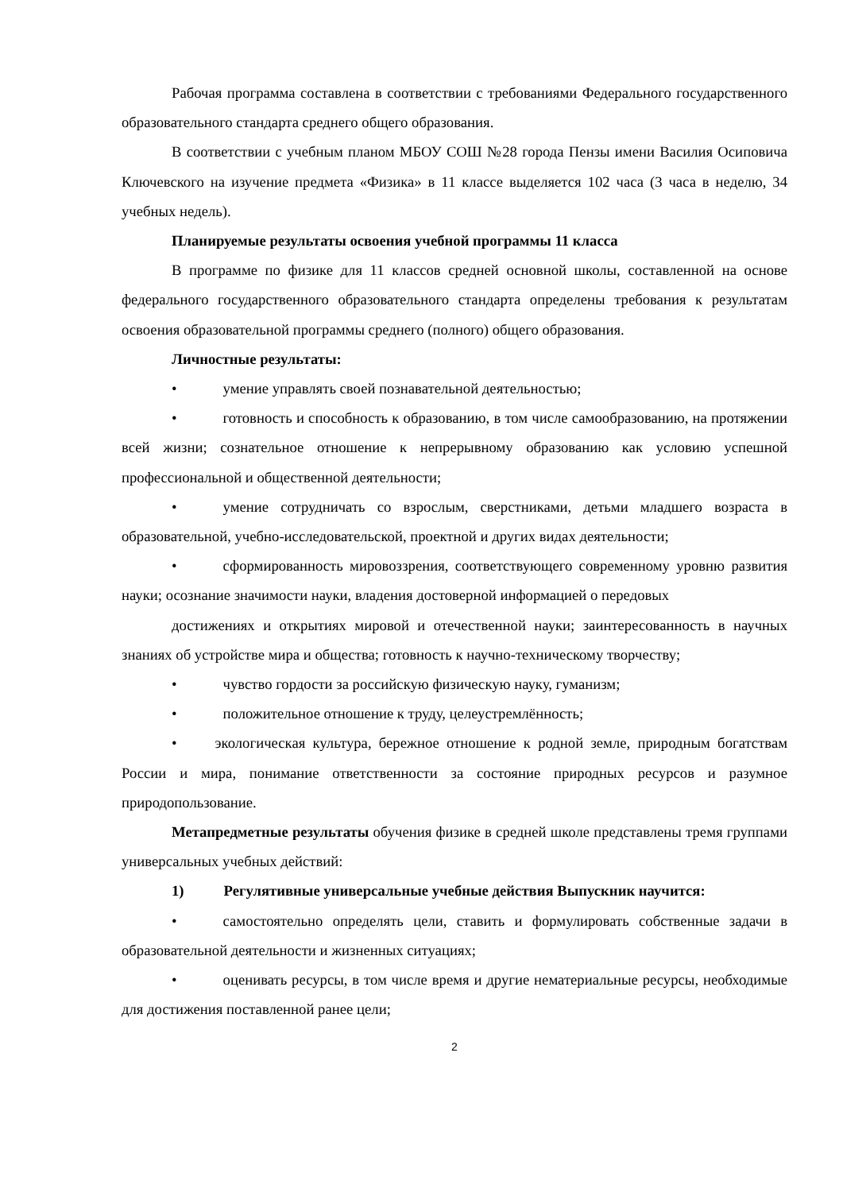Рабочая программа составлена в соответствии с требованиями Федерального государственного образовательного стандарта среднего общего образования.
В соответствии с учебным планом МБОУ СОШ №28 города Пензы имени Василия Осиповича Ключевского на изучение предмета «Физика» в 11 классе выделяется 102 часа (3 часа в неделю, 34 учебных недель).
Планируемые результаты освоения учебной программы 11 класса
В программе по физике для 11 классов средней основной школы, составленной на основе федерального государственного образовательного стандарта определены требования к результатам освоения образовательной программы среднего (полного) общего образования.
Личностные результаты:
• умение управлять своей познавательной деятельностью;
• готовность и способность к образованию, в том числе самообразованию, на протяжении всей жизни; сознательное отношение к непрерывному образованию как условию успешной профессиональной и общественной деятельности;
• умение сотрудничать со взрослым, сверстниками, детьми младшего возраста в образовательной, учебно-исследовательской, проектной и других видах деятельности;
• сформированность мировоззрения, соответствующего современному уровню развития науки; осознание значимости науки, владения достоверной информацией о передовых
достижениях и открытиях мировой и отечественной науки; заинтересованность в научных знаниях об устройстве мира и общества; готовность к научно-техническому творчеству;
• чувство гордости за российскую физическую науку, гуманизм;
• положительное отношение к труду, целеустремлённость;
• экологическая культура, бережное отношение к родной земле, природным богатствам России и мира, понимание ответственности за состояние природных ресурсов и разумное природопользование.
Метапредметные результаты обучения физике в средней школе представлены тремя группами универсальных учебных действий:
1) Регулятивные универсальные учебные действия Выпускник научится:
• самостоятельно определять цели, ставить и формулировать собственные задачи в образовательной деятельности и жизненных ситуациях;
• оценивать ресурсы, в том числе время и другие нематериальные ресурсы, необходимые для достижения поставленной ранее цели;
2